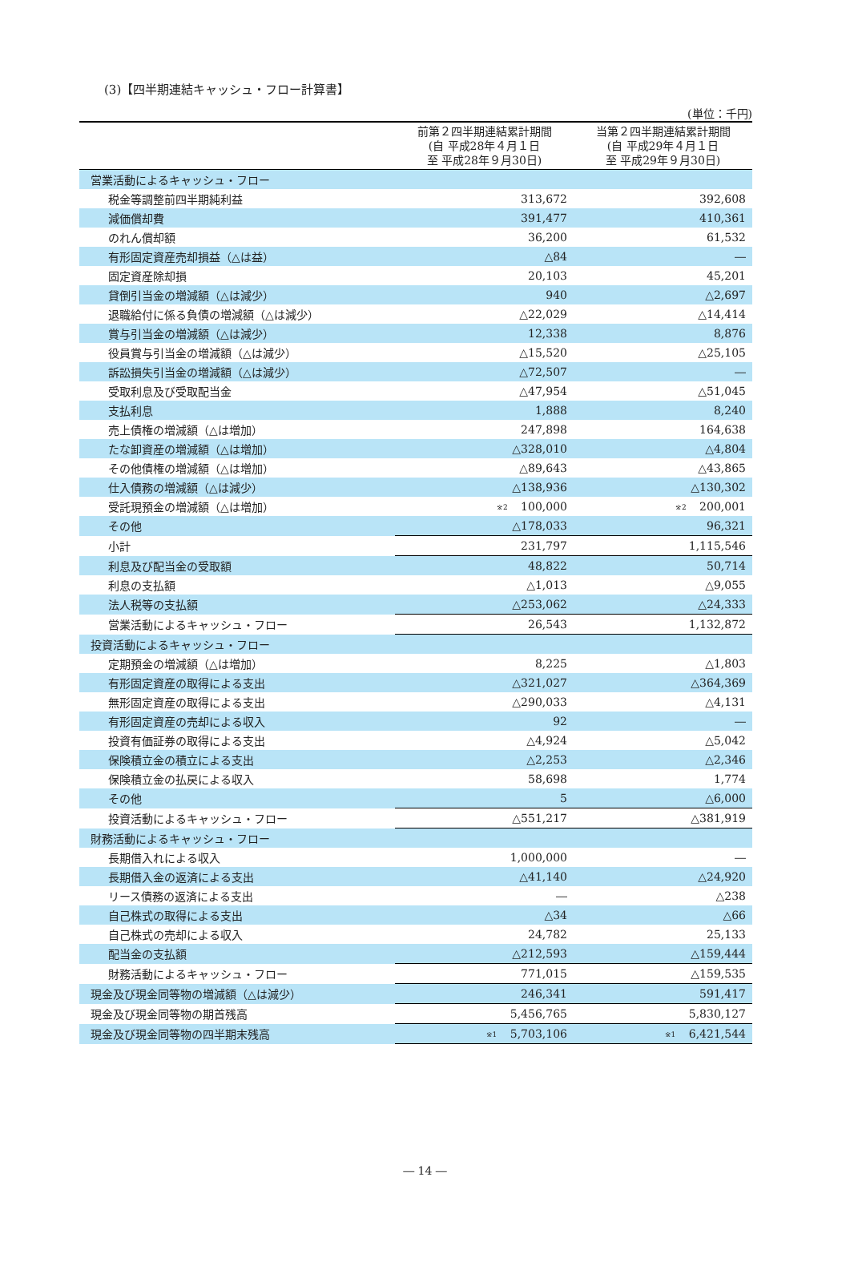(3)【四半期連結キャッシュ・フロー計算書】
(単位：千円)
| | 前第２四半期連結累計期間 (自 平成28年４月１日 至 平成28年９月30日) | 当第２四半期連結累計期間 (自 平成29年４月１日 至 平成29年９月30日) |
| --- | --- | --- |
| 営業活動によるキャッシュ・フロー | | |
| 税金等調整前四半期純利益 | 313,672 | 392,608 |
| 減価償却費 | 391,477 | 410,361 |
| のれん償却額 | 36,200 | 61,532 |
| 有形固定資産売却損益（△は益） | △84 | ― |
| 固定資産除却損 | 20,103 | 45,201 |
| 貸倒引当金の増減額（△は減少） | 940 | △2,697 |
| 退職給付に係る負債の増減額（△は減少） | △22,029 | △14,414 |
| 賞与引当金の増減額（△は減少） | 12,338 | 8,876 |
| 役員賞与引当金の増減額（△は減少） | △15,520 | △25,105 |
| 訴訟損失引当金の増減額（△は減少） | △72,507 | ― |
| 受取利息及び受取配当金 | △47,954 | △51,045 |
| 支払利息 | 1,888 | 8,240 |
| 売上債権の増減額（△は増加） | 247,898 | 164,638 |
| たな卸資産の増減額（△は増加） | △328,010 | △4,804 |
| その他債権の増減額（△は増加） | △89,643 | △43,865 |
| 仕入債務の増減額（△は減少） | △138,936 | △130,302 |
| 受託現預金の増減額（△は増加） | <sup>※2</sup> 100,000 | <sup>※2</sup> 200,001 |
| その他 | △178,033 | 96,321 |
| 小計 | 231,797 | 1,115,546 |
| 利息及び配当金の受取額 | 48,822 | 50,714 |
| 利息の支払額 | △1,013 | △9,055 |
| 法人税等の支払額 | △253,062 | △24,333 |
| 営業活動によるキャッシュ・フロー | 26,543 | 1,132,872 |
| 投資活動によるキャッシュ・フロー | | |
| 定期預金の増減額（△は増加） | 8,225 | △1,803 |
| 有形固定資産の取得による支出 | △321,027 | △364,369 |
| 無形固定資産の取得による支出 | △290,033 | △4,131 |
| 有形固定資産の売却による収入 | 92 | ― |
| 投資有価証券の取得による支出 | △4,924 | △5,042 |
| 保険積立金の積立による支出 | △2,253 | △2,346 |
| 保険積立金の払戻による収入 | 58,698 | 1,774 |
| その他 | 5 | △6,000 |
| 投資活動によるキャッシュ・フロー | △551,217 | △381,919 |
| 財務活動によるキャッシュ・フロー | | |
| 長期借入れによる収入 | 1,000,000 | ― |
| 長期借入金の返済による支出 | △41,140 | △24,920 |
| リース債務の返済による支出 | ― | △238 |
| 自己株式の取得による支出 | △34 | △66 |
| 自己株式の売却による収入 | 24,782 | 25,133 |
| 配当金の支払額 | △212,593 | △159,444 |
| 財務活動によるキャッシュ・フロー | 771,015 | △159,535 |
| 現金及び現金同等物の増減額（△は減少） | 246,341 | 591,417 |
| 現金及び現金同等物の期首残高 | 5,456,765 | 5,830,127 |
| 現金及び現金同等物の四半期末残高 | <sup>※1</sup> 5,703,106 | <sup>※1</sup> 6,421,544 |
― 14 ―